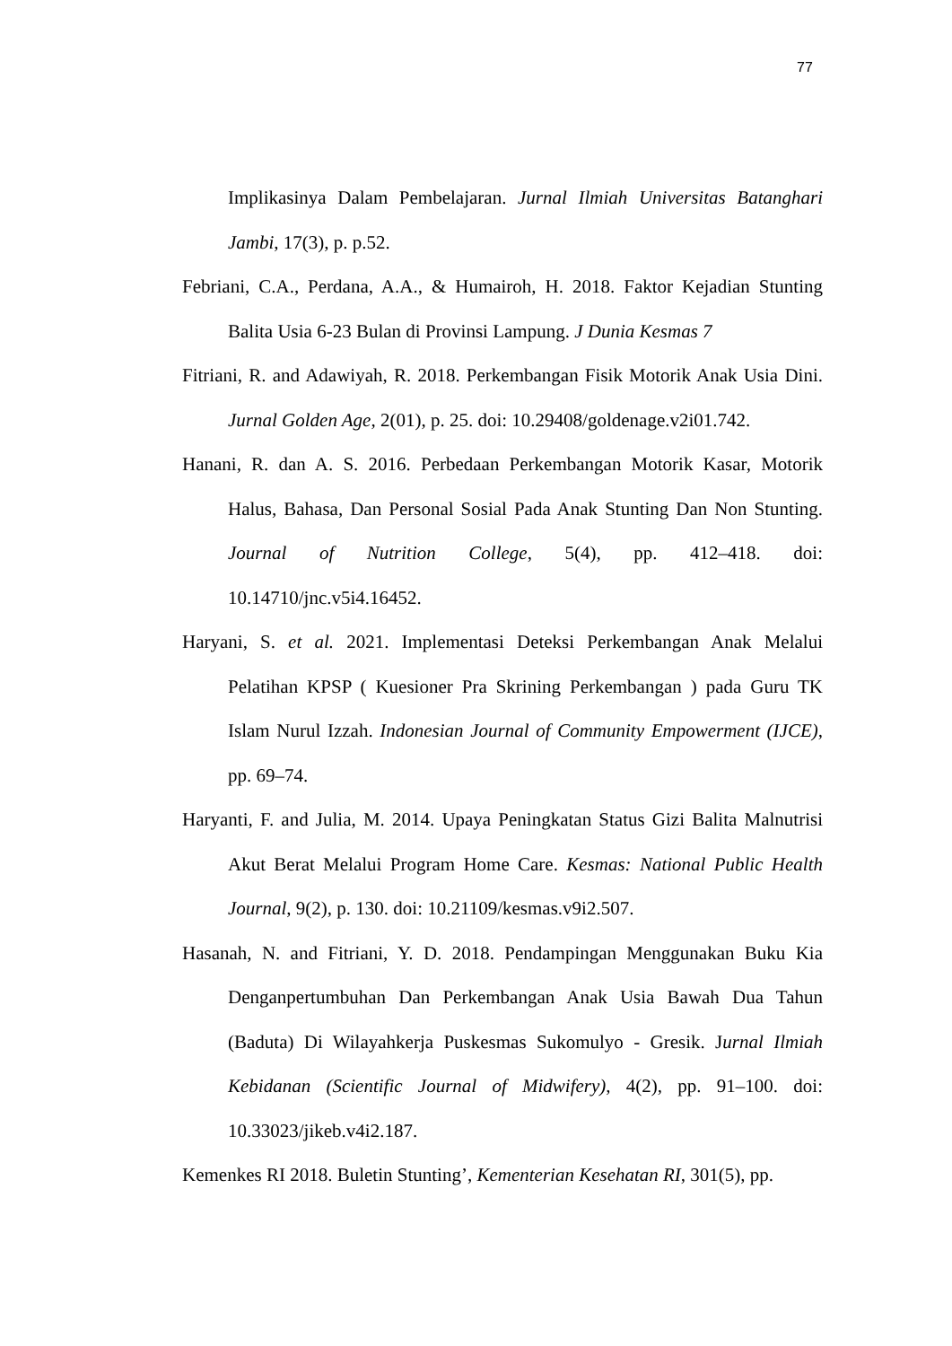77
Implikasinya Dalam Pembelajaran. Jurnal Ilmiah Universitas Batanghari Jambi, 17(3), p. p.52.
Febriani, C.A., Perdana, A.A., & Humairoh, H. 2018. Faktor Kejadian Stunting Balita Usia 6-23 Bulan di Provinsi Lampung. J Dunia Kesmas 7
Fitriani, R. and Adawiyah, R. 2018. Perkembangan Fisik Motorik Anak Usia Dini. Jurnal Golden Age, 2(01), p. 25. doi: 10.29408/goldenage.v2i01.742.
Hanani, R. dan A. S. 2016. Perbedaan Perkembangan Motorik Kasar, Motorik Halus, Bahasa, Dan Personal Sosial Pada Anak Stunting Dan Non Stunting. Journal of Nutrition College, 5(4), pp. 412–418. doi: 10.14710/jnc.v5i4.16452.
Haryani, S. et al. 2021. Implementasi Deteksi Perkembangan Anak Melalui Pelatihan KPSP ( Kuesioner Pra Skrining Perkembangan ) pada Guru TK Islam Nurul Izzah. Indonesian Journal of Community Empowerment (IJCE), pp. 69–74.
Haryanti, F. and Julia, M. 2014. Upaya Peningkatan Status Gizi Balita Malnutrisi Akut Berat Melalui Program Home Care. Kesmas: National Public Health Journal, 9(2), p. 130. doi: 10.21109/kesmas.v9i2.507.
Hasanah, N. and Fitriani, Y. D. 2018. Pendampingan Menggunakan Buku Kia Denganpertumbuhan Dan Perkembangan Anak Usia Bawah Dua Tahun (Baduta) Di Wilayahkerja Puskesmas Sukomulyo - Gresik. Jurnal Ilmiah Kebidanan (Scientific Journal of Midwifery), 4(2), pp. 91–100. doi: 10.33023/jikeb.v4i2.187.
Kemenkes RI 2018. Buletin Stunting’, Kementerian Kesehatan RI, 301(5), pp.